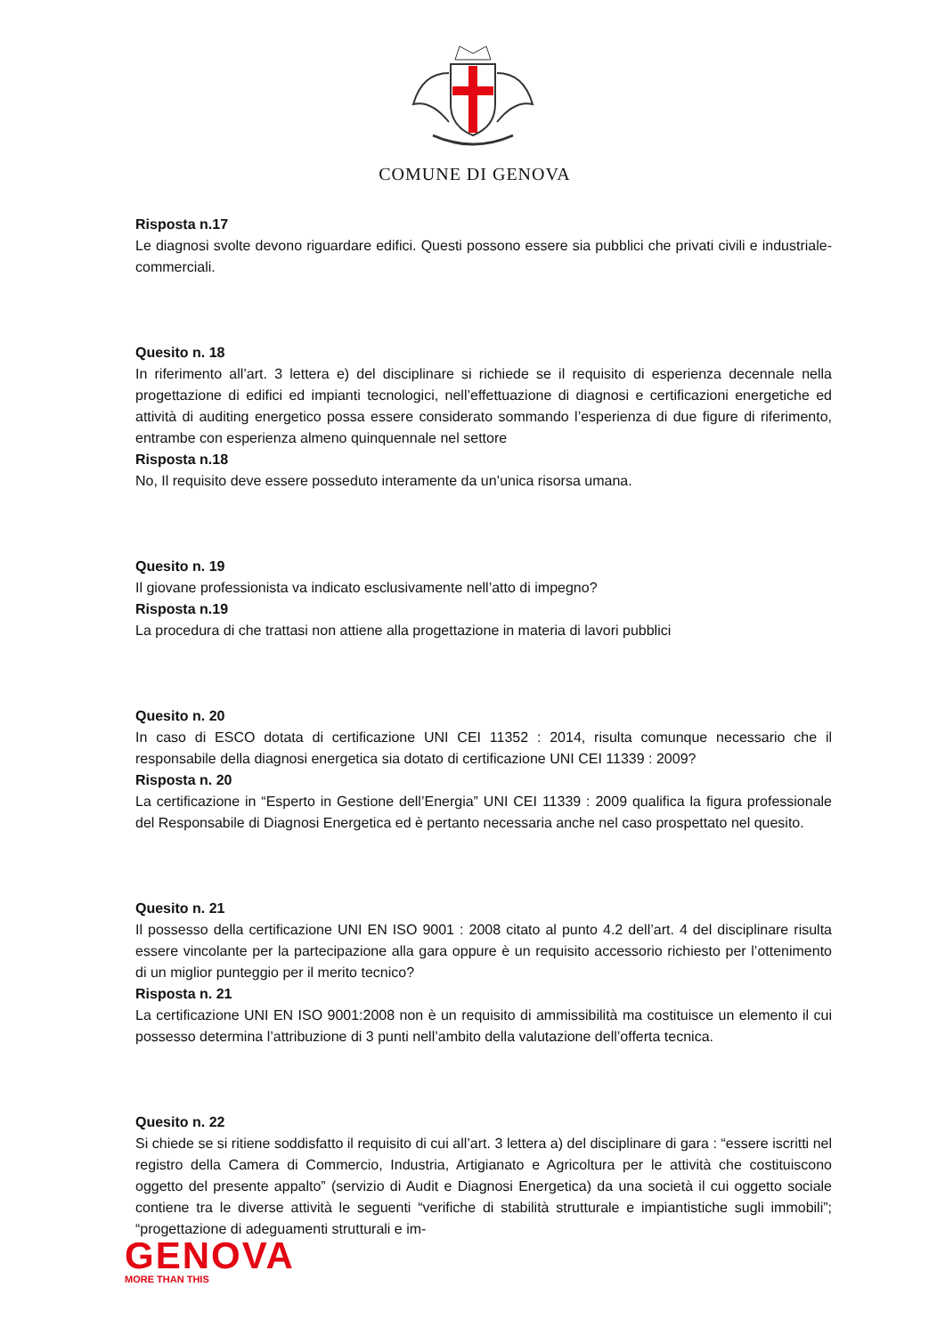COMUNE DI GENOVA
Risposta n.17
Le diagnosi svolte devono riguardare edifici. Questi possono essere sia pubblici che privati civili e industriale-commerciali.
Quesito n. 18
In riferimento all’art. 3 lettera e) del disciplinare si richiede se il requisito di esperienza decennale nella progettazione di edifici ed impianti tecnologici, nell’effettuazione di diagnosi e certificazioni energetiche ed attività di auditing energetico possa essere considerato sommando l’esperienza di due figure di riferimento, entrambe con esperienza almeno quinquennale nel settore
Risposta n.18
No, Il requisito deve essere posseduto interamente da un’unica risorsa umana.
Quesito n. 19
Il giovane professionista va indicato esclusivamente nell’atto di impegno?
Risposta n.19
La procedura di che trattasi non attiene alla progettazione in materia di lavori pubblici
Quesito n. 20
In caso di ESCO dotata di certificazione UNI CEI 11352 : 2014, risulta comunque necessario che il responsabile della diagnosi energetica sia dotato di certificazione UNI CEI 11339 : 2009?
Risposta n. 20
La certificazione in “Esperto in Gestione dell’Energia” UNI CEI 11339 : 2009 qualifica la figura professionale del Responsabile di Diagnosi Energetica ed è pertanto necessaria anche nel caso prospettato nel quesito.
Quesito n. 21
Il possesso della certificazione UNI EN ISO 9001 : 2008 citato al punto 4.2 dell’art. 4 del disciplinare risulta essere vincolante per la partecipazione alla gara oppure è un requisito accessorio richiesto per l’ottenimento di un miglior punteggio per il merito tecnico?
Risposta n. 21
La certificazione UNI EN ISO 9001:2008 non è un requisito di ammissibilità ma costituisce un elemento il cui possesso determina l’attribuzione di 3 punti nell’ambito della valutazione dell’offerta tecnica.
Quesito n. 22
Si chiede se si ritiene soddisfatto il requisito di cui all’art. 3 lettera a) del disciplinare di gara : “essere iscritti nel registro della Camera di Commercio, Industria, Artigianato e Agricoltura per le attività che costituiscono oggetto del presente appalto” (servizio di Audit e Diagnosi Energetica) da una società il cui oggetto sociale contiene tra le diverse attività le seguenti “verifiche di stabilità strutturale e impiantistiche sugli immobili”; “progettazione di adeguamenti strutturali e im-
GENOVA
MORE THAN THIS